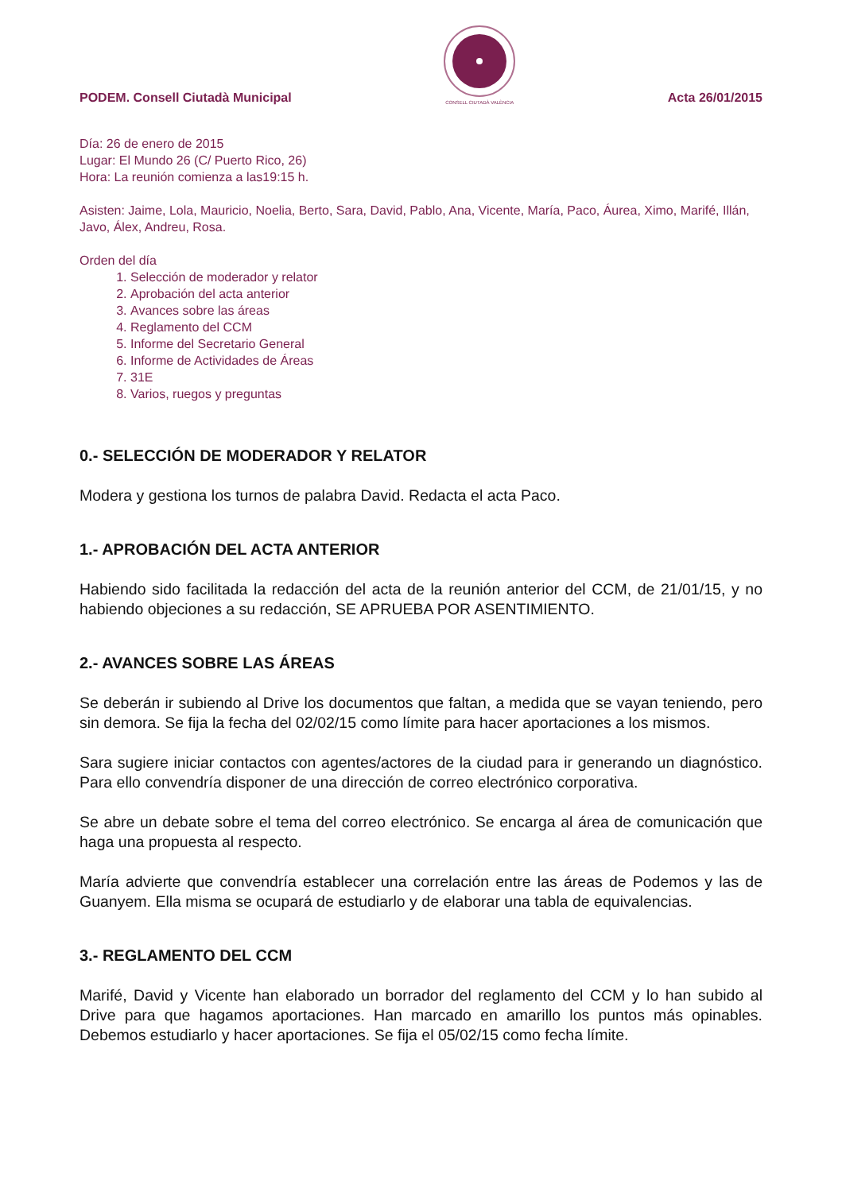PODEM. Consell Ciutadà Municipal
CONSELL CIUTADÀ VALÈNCIA Acta 26/01/2015
Día: 26 de enero de 2015
Lugar: El Mundo 26 (C/ Puerto Rico, 26)
Hora: La reunión comienza a las19:15 h.
Asisten: Jaime, Lola, Mauricio, Noelia, Berto, Sara, David, Pablo, Ana, Vicente, María, Paco, Áurea, Ximo, Marifé, Illán, Javo, Álex, Andreu, Rosa.
Orden del día
1. Selección de moderador y relator
2. Aprobación del acta anterior
3. Avances sobre las áreas
4. Reglamento del CCM
5. Informe del Secretario General
6. Informe de Actividades de Áreas
7. 31E
8. Varios, ruegos y preguntas
0.- SELECCIÓN DE MODERADOR Y RELATOR
Modera y gestiona los turnos de palabra David. Redacta el acta Paco.
1.- APROBACIÓN DEL ACTA ANTERIOR
Habiendo sido facilitada la redacción del acta de la reunión anterior del CCM, de 21/01/15, y no habiendo objeciones a su redacción, SE APRUEBA POR ASENTIMIENTO.
2.- AVANCES SOBRE LAS ÁREAS
Se deberán ir subiendo al Drive los documentos que faltan, a medida que se vayan teniendo, pero sin demora. Se fija la fecha del 02/02/15 como límite para hacer aportaciones a los mismos.
Sara sugiere iniciar contactos con agentes/actores de la ciudad para ir generando un diagnóstico. Para ello convendría disponer de una dirección de correo electrónico corporativa.
Se abre un debate sobre el tema del correo electrónico. Se encarga al área de comunicación que haga una propuesta al respecto.
María advierte que convendría establecer una correlación entre las áreas de Podemos y las de Guanyem. Ella misma se ocupará de estudiarlo y de elaborar una tabla de equivalencias.
3.- REGLAMENTO DEL CCM
Marifé, David y Vicente han elaborado un borrador del reglamento del CCM y lo han subido al Drive para que hagamos aportaciones. Han marcado en amarillo los puntos más opinables. Debemos estudiarlo y hacer aportaciones. Se fija el 05/02/15 como fecha límite.